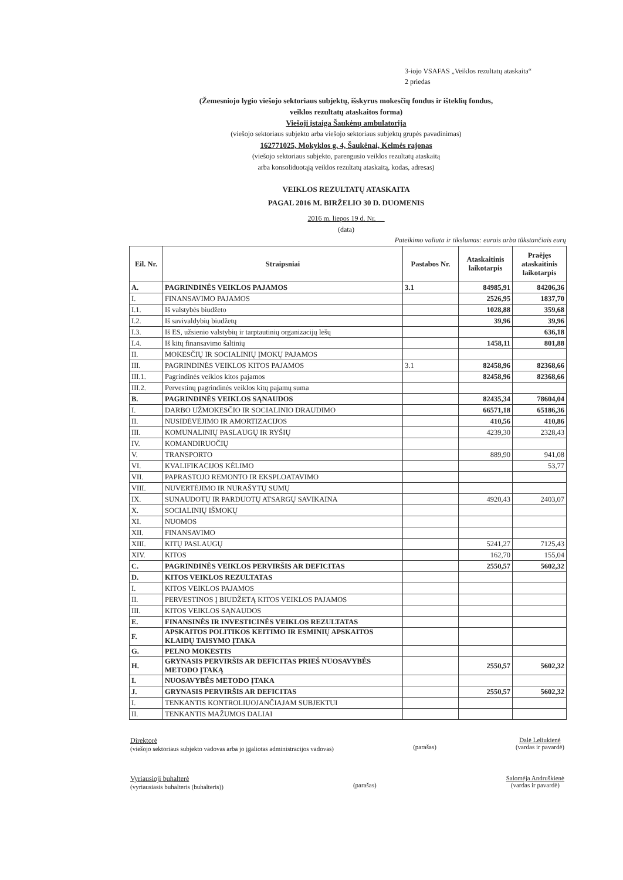3-iojo VSAFAS „Veiklos rezultatų ataskaita“
2 priedas
(Žemesniojo lygio viešojo sektoriaus subjektų, išskyrus mokesčių fondus ir išteklių fondus,
veiklos rezultatų ataskaitos forma)
Viešoji įstaiga Šaukėnų ambulatorija
(viešojo sektoriaus subjekto arba viešojo sektoriaus subjektų grupės pavadinimas)
162771025, Mokyklos g. 4, Šaukėnai, Kelmės rajonas
(viešojo sektoriaus subjekto, parengusio veiklos rezultatų ataskaitą
arba konsoliduotąją veiklos rezultatų ataskaitą, kodas, adresas)
VEIKLOS REZULTATŲ ATASKAITA
PAGAL 2016 M. BIRŽELIO 30 D. DUOMENIS
2016 m. liepos 19 d. Nr. __
(data)
Pateikimo valiuta ir tikslumas: eurais arba tūkstančiais eurų
| Eil. Nr. | Straipsniai | Pastabos Nr. | Ataskaitinis laikotarpis | Praėjęs ataskaitinis laikotarpis |
| --- | --- | --- | --- | --- |
| A. | PAGRINDINĖS VEIKLOS PAJAMOS | 3.1 | 84985,91 | 84206,36 |
| I. | FINANSAVIMO PAJAMOS | | 2526,95 | 1837,70 |
| I.1. | Iš valstybės biudžeto | | 1028,88 | 359,68 |
| I.2. | Iš savivaldybių biudžetų | | 39,96 | 39,96 |
| I.3. | Iš ES, užsienio valstybių ir tarptautinių organizacijų lėšų | | | 636,18 |
| I.4. | Iš kitų finansavimo šaltinių | | 1458,11 | 801,88 |
| II. | MOKESČIŲ IR SOCIALINIŲ ĮMOKŲ PAJAMOS | | | |
| III. | PAGRINDINĖS VEIKLOS KITOS PAJAMOS | 3.1 | 82458,96 | 82368,66 |
| III.1. | Pagrindinės veiklos kitos pajamos | | 82458,96 | 82368,66 |
| III.2. | Pervestinų pagrindinės veiklos kitų pajamų suma | | | |
| B. | PAGRINDINĖS VEIKLOS SĄNAUDOS | | 82435,34 | 78604,04 |
| I. | DARBO UŽMOKESČIO IR SOCIALINIO DRAUDIMO | | 66571,18 | 65186,36 |
| II. | NUSIDĖVĖJIMO IR AMORTIZACIJOS | | 410,56 | 410,86 |
| III. | KOMUNALINIŲ PASLAUGŲ IR RYŠIŲ | | 4239,30 | 2328,43 |
| IV. | KOMANDIRUOČIŲ | | | |
| V. | TRANSPORTO | | 889,90 | 941,08 |
| VI. | KVALIFIKACIJOS KĖLIMO | | | 53,77 |
| VII. | PAPRASTOJO REMONTO IR EKSPLOATAVIMO | | | |
| VIII. | NUVERTĖJIMO IR NURAŠYTŲ SUMŲ | | | |
| IX. | SUNAUDOTŲ IR PARDUOTŲ ATSARGŲ SAVIKAINA | | 4920,43 | 2403,07 |
| X. | SOCIALINIŲ IŠMOKŲ | | | |
| XI. | NUOMOS | | | |
| XII. | FINANSAVIMO | | | |
| XIII. | KITŲ PASLAUGŲ | | 5241,27 | 7125,43 |
| XIV. | KITOS | | 162,70 | 155,04 |
| C. | PAGRINDINĖS VEIKLOS PERVIRŠIS AR DEFICITAS | | 2550,57 | 5602,32 |
| D. | KITOS VEIKLOS REZULTATAS | | | |
| I. | KITOS VEIKLOS PAJAMOS | | | |
| II. | PERVESTINOS Į BIUDŽETĄ KITOS VEIKLOS PAJAMOS | | | |
| III. | KITOS VEIKLOS SĄNAUDOS | | | |
| E. | FINANSINĖS IR INVESTICINĖS VEIKLOS REZULTATAS | | | |
| F. | APSKAITOS POLITIKOS KEITIMO IR ESMINIŲ APSKAITOS KLAIDŲ TAISYMO ĮTAKA | | | |
| G. | PELNO MOKESTIS | | | |
| H. | GRYNASIS PERVIRŠIS AR DEFICITAS PRIEŠ NUOSAVYBĖS METODO ĮTAKĄ | | 2550,57 | 5602,32 |
| I. | NUOSAVYBĖS METODO ĮTAKA | | | |
| J. | GRYNASIS PERVIRŠIS AR DEFICITAS | | 2550,57 | 5602,32 |
| I. | TENKANTIS KONTROLIUOJANČIAJAM SUBJEKTUI | | | |
| II. | TENKANTIS MAŽUMOS DALIAI | | | |
Direktorė
(viešojo sektoriaus subjekto vadovas arba jo įgaliotas administracijos vadovas)
(parašas) Dalė Leliukienė
(vardas ir pavardė)
Vyriausioji buhalterė
(vyriausiasis buhalteris (buhalteris))
(parašas) Salomėja Andruškienė
(vardas ir pavardė)